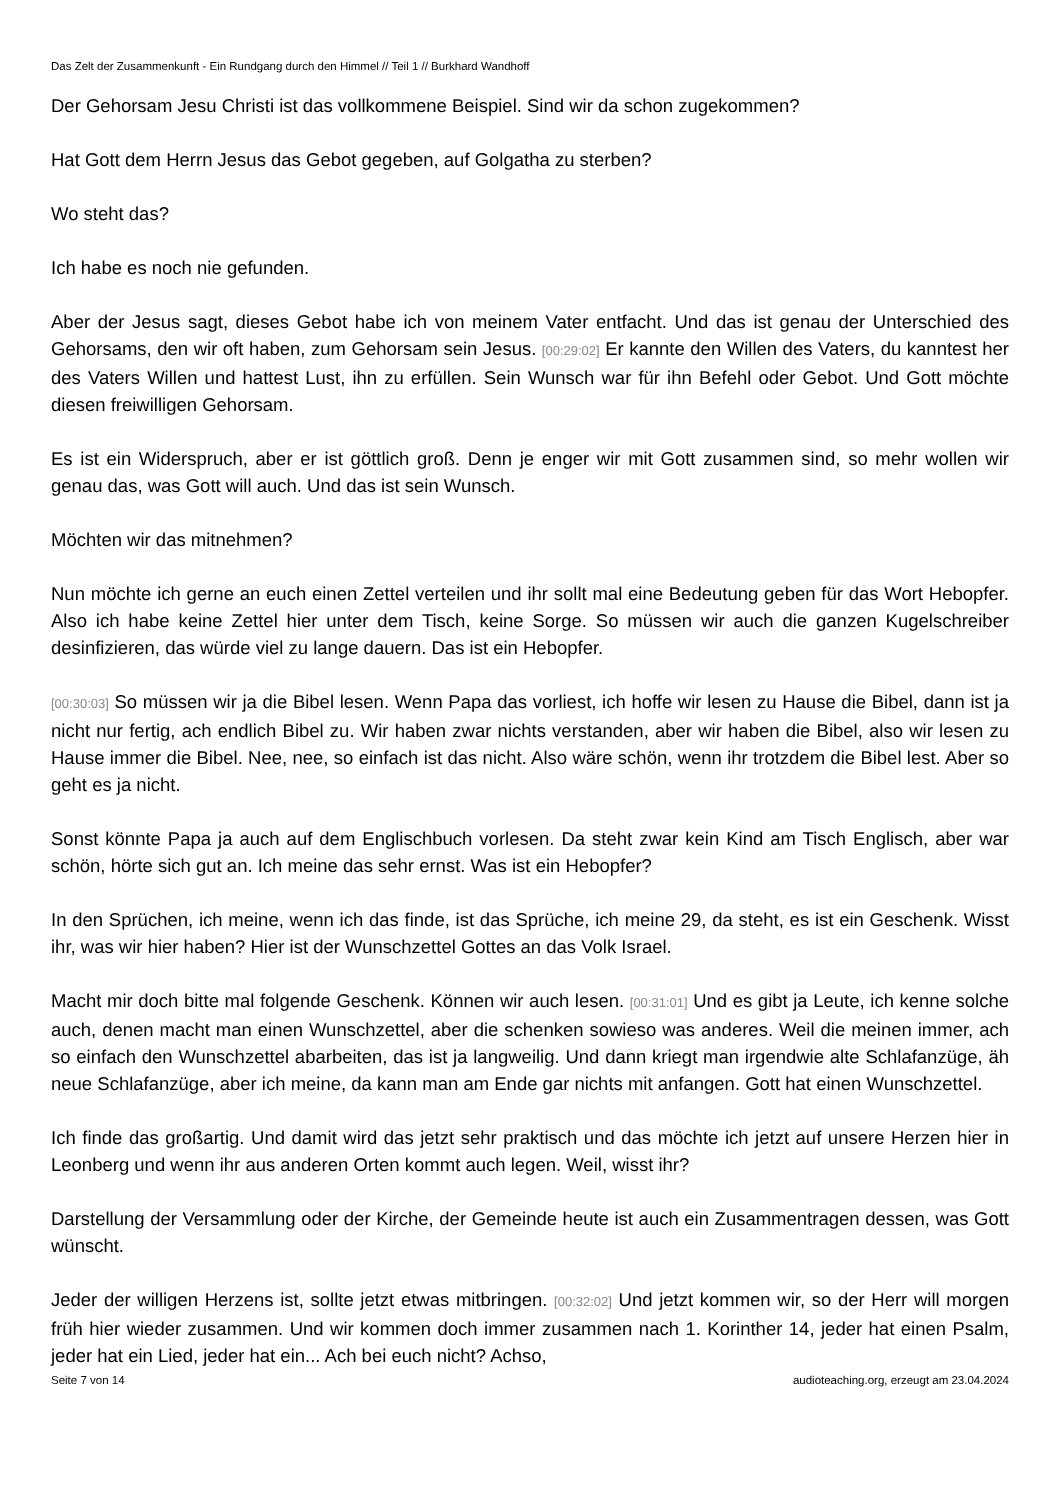Das Zelt der Zusammenkunft - Ein Rundgang durch den Himmel // Teil 1 // Burkhard Wandhoff
Der Gehorsam Jesu Christi ist das vollkommene Beispiel. Sind wir da schon zugekommen?
Hat Gott dem Herrn Jesus das Gebot gegeben, auf Golgatha zu sterben?
Wo steht das?
Ich habe es noch nie gefunden.
Aber der Jesus sagt, dieses Gebot habe ich von meinem Vater entfacht. Und das ist genau der Unterschied des Gehorsams, den wir oft haben, zum Gehorsam sein Jesus. [00:29:02] Er kannte den Willen des Vaters, du kanntest her des Vaters Willen und hattest Lust, ihn zu erfüllen. Sein Wunsch war für ihn Befehl oder Gebot. Und Gott möchte diesen freiwilligen Gehorsam.
Es ist ein Widerspruch, aber er ist göttlich groß. Denn je enger wir mit Gott zusammen sind, so mehr wollen wir genau das, was Gott will auch. Und das ist sein Wunsch.
Möchten wir das mitnehmen?
Nun möchte ich gerne an euch einen Zettel verteilen und ihr sollt mal eine Bedeutung geben für das Wort Hebopfer. Also ich habe keine Zettel hier unter dem Tisch, keine Sorge. So müssen wir auch die ganzen Kugelschreiber desinfizieren, das würde viel zu lange dauern. Das ist ein Hebopfer.
[00:30:03] So müssen wir ja die Bibel lesen. Wenn Papa das vorliest, ich hoffe wir lesen zu Hause die Bibel, dann ist ja nicht nur fertig, ach endlich Bibel zu. Wir haben zwar nichts verstanden, aber wir haben die Bibel, also wir lesen zu Hause immer die Bibel. Nee, nee, so einfach ist das nicht. Also wäre schön, wenn ihr trotzdem die Bibel lest. Aber so geht es ja nicht.
Sonst könnte Papa ja auch auf dem Englischbuch vorlesen. Da steht zwar kein Kind am Tisch Englisch, aber war schön, hörte sich gut an. Ich meine das sehr ernst. Was ist ein Hebopfer?
In den Sprüchen, ich meine, wenn ich das finde, ist das Sprüche, ich meine 29, da steht, es ist ein Geschenk. Wisst ihr, was wir hier haben? Hier ist der Wunschzettel Gottes an das Volk Israel.
Macht mir doch bitte mal folgende Geschenk. Können wir auch lesen. [00:31:01] Und es gibt ja Leute, ich kenne solche auch, denen macht man einen Wunschzettel, aber die schenken sowieso was anderes. Weil die meinen immer, ach so einfach den Wunschzettel abarbeiten, das ist ja langweilig. Und dann kriegt man irgendwie alte Schlafanzüge, äh neue Schlafanzüge, aber ich meine, da kann man am Ende gar nichts mit anfangen. Gott hat einen Wunschzettel.
Ich finde das großartig. Und damit wird das jetzt sehr praktisch und das möchte ich jetzt auf unsere Herzen hier in Leonberg und wenn ihr aus anderen Orten kommt auch legen. Weil, wisst ihr?
Darstellung der Versammlung oder der Kirche, der Gemeinde heute ist auch ein Zusammentragen dessen, was Gott wünscht.
Jeder der willigen Herzens ist, sollte jetzt etwas mitbringen. [00:32:02] Und jetzt kommen wir, so der Herr will morgen früh hier wieder zusammen. Und wir kommen doch immer zusammen nach 1. Korinther 14, jeder hat einen Psalm, jeder hat ein Lied, jeder hat ein... Ach bei euch nicht? Achso,
Seite 7 von 14 audioteaching.org, erzeugt am 23.04.2024